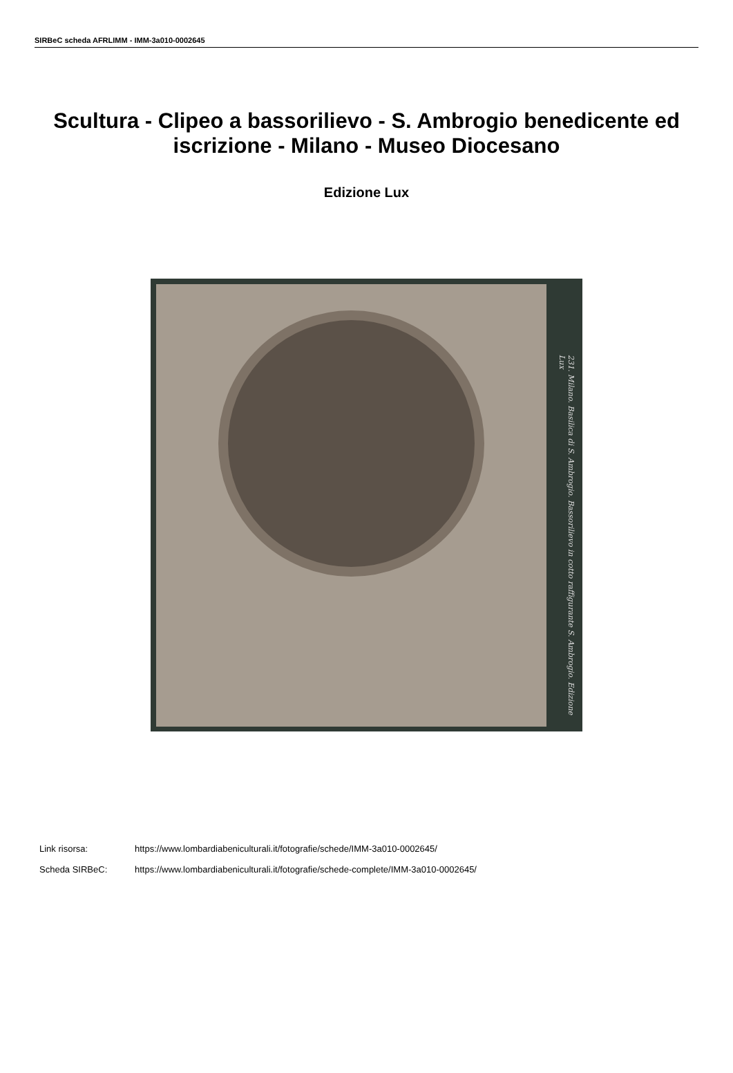SIRBeC scheda AFRLIMM - IMM-3a010-0002645
Scultura - Clipeo a bassorilievo - S. Ambrogio benedicente ed iscrizione - Milano - Museo Diocesano
Edizione Lux
231. Milano. Basilica di S. Ambrogio. Bassorilievo in cotto raffigurante S. Ambrogio. Edizione Lux
Link risorsa: https://www.lombardiabeniculturali.it/fotografie/schede/IMM-3a010-0002645/
Scheda SIRBeC: https://www.lombardiabeniculturali.it/fotografie/schede-complete/IMM-3a010-0002645/